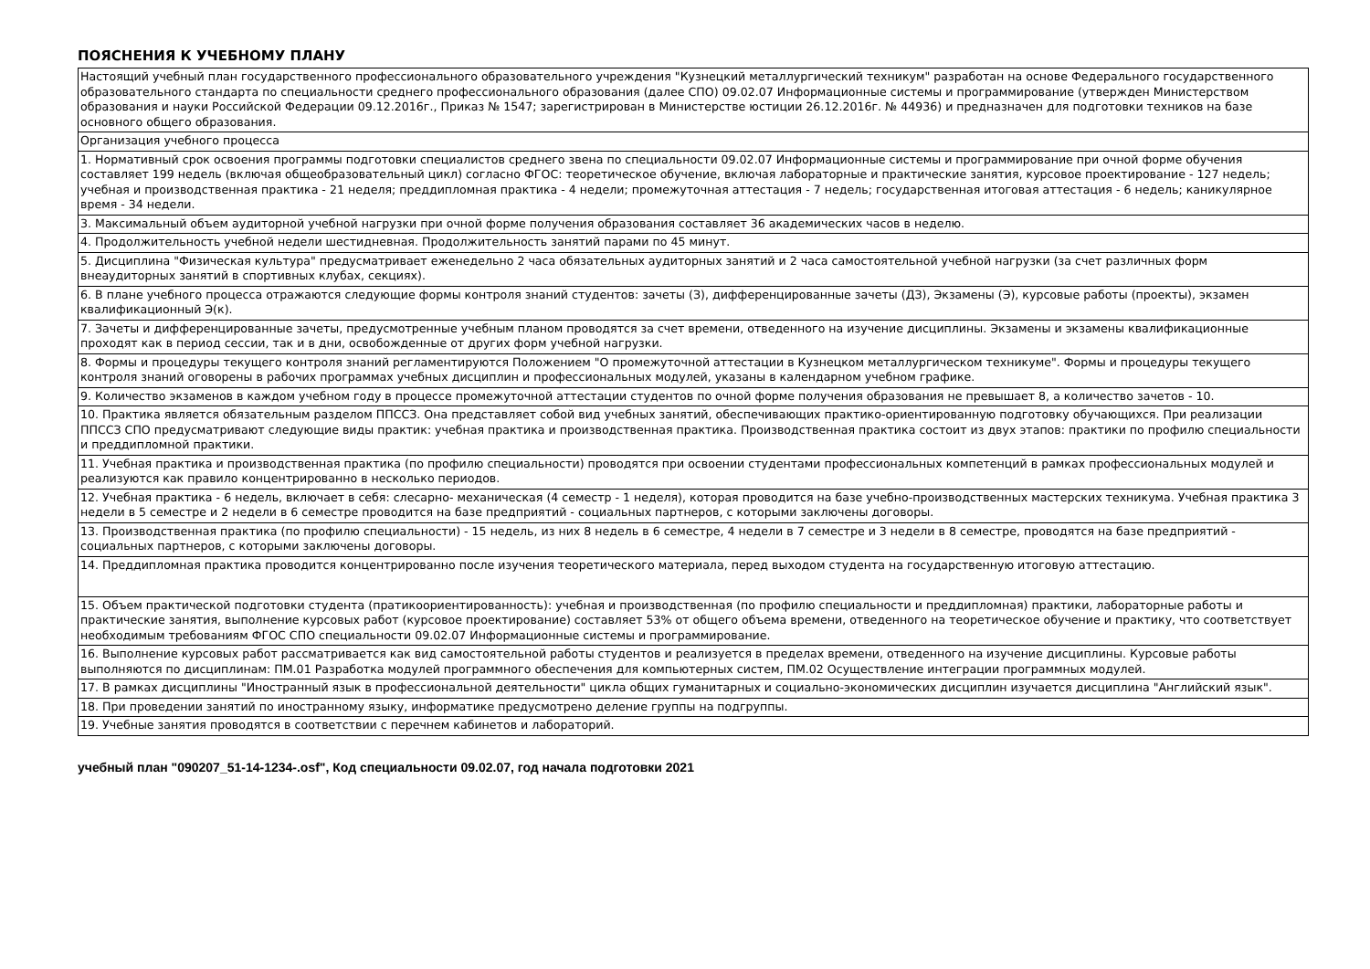ПОЯСНЕНИЯ К УЧЕБНОМУ ПЛАНУ
| Настоящий учебный план государственного профессионального образовательного учреждения "Кузнецкий металлургический техникум" разработан на основе Федерального государственного образовательного стандарта по специальности среднего профессионального образования (далее СПО) 09.02.07 Информационные системы и программирование (утвержден Министерством образования и науки Российской Федерации 09.12.2016г., Приказ № 1547; зарегистрирован в Министерстве юстиции 26.12.2016г. № 44936) и предназначен для подготовки техников на базе основного общего образования. |
| Организация учебного процесса |
| 1. Нормативный срок освоения программы подготовки специалистов среднего звена по специальности 09.02.07 Информационные системы и программирование при очной форме обучения составляет 199 недель (включая общеобразовательный цикл) согласно ФГОС: теоретическое обучение, включая лабораторные и практические занятия, курсовое проектирование - 127 недель; учебная и производственная практика - 21 неделя; преддипломная практика - 4 недели; промежуточная аттестация - 7 недель; государственная итоговая аттестация - 6 недель; каникулярное время - 34 недели. |
| 3. Максимальный объем аудиторной учебной нагрузки при очной форме получения образования составляет 36 академических часов в неделю. |
| 4. Продолжительность учебной недели шестидневная. Продолжительность занятий парами по 45 минут. |
| 5. Дисциплина "Физическая культура" предусматривает еженедельно 2 часа обязательных аудиторных занятий и 2 часа самостоятельной учебной нагрузки (за счет различных форм внеаудиторных занятий в спортивных клубах, секциях). |
| 6. В плане учебного процесса отражаются следующие формы контроля знаний студентов: зачеты (З), дифференцированные зачеты (ДЗ), Экзамены (Э), курсовые работы (проекты), экзамен квалификационный Э(к). |
| 7. Зачеты и дифференцированные зачеты, предусмотренные учебным планом проводятся за счет времени, отведенного на изучение дисциплины. Экзамены и экзамены квалификационные проходят как в период сессии, так и в дни, освобожденные от других форм учебной нагрузки. |
| 8. Формы и процедуры текущего контроля знаний регламентируются Положением "О промежуточной аттестации в Кузнецком металлургическом техникуме". Формы и процедуры текущего контроля знаний оговорены в рабочих программах учебных дисциплин и профессиональных модулей, указаны в календарном учебном графике. |
| 9. Количество экзаменов в каждом учебном году в процессе промежуточной аттестации студентов по очной форме получения образования не превышает 8, а количество зачетов - 10. |
| 10. Практика является обязательным разделом ППССЗ. Она представляет собой вид учебных занятий, обеспечивающих практико-ориентированную подготовку обучающихся. При реализации ППССЗ СПО предусматривают следующие виды практик: учебная практика и производственная практика. Производственная практика состоит из двух этапов: практики по профилю специальности и преддипломной практики. |
| 11. Учебная практика и производственная практика (по профилю специальности) проводятся при освоении студентами профессиональных компетенций в рамках профессиональных модулей и реализуются как правило концентрированно в несколько периодов. |
| 12. Учебная практика - 6 недель, включает в себя: слесарно- механическая (4 семестр - 1 неделя), которая проводится на базе учебно-производственных мастерских техникума. Учебная практика 3 недели в 5 семестре и 2 недели в 6 семестре проводится на базе предприятий - социальных партнеров, с которыми заключены договоры. |
| 13. Производственная практика (по профилю специальности) - 15 недель, из них 8 недель в 6 семестре, 4 недели в 7 семестре и 3 недели в 8 семестре, проводятся на базе предприятий - социальных партнеров, с которыми заключены договоры. |
| 14. Преддипломная практика проводится концентрированно после изучения теоретического материала, перед выходом студента на государственную итоговую аттестацию. |
| 15. Объем практической подготовки студента (пратикоориентированность): учебная и производственная (по профилю специальности и преддипломная) практики, лабораторные работы и практические занятия, выполнение курсовых работ (курсовое проектирование) составляет 53% от общего объема времени, отведенного на теоретическое обучение и практику, что соответствует необходимым требованиям ФГОС СПО специальности 09.02.07 Информационные системы и программирование. |
| 16. Выполнение курсовых работ рассматривается как вид самостоятельной работы студентов и реализуется в пределах времени, отведенного на изучение дисциплины. Курсовые работы выполняются по дисциплинам: ПМ.01 Разработка модулей программного обеспечения для компьютерных систем, ПМ.02 Осуществление интеграции программных модулей. |
| 17. В рамках дисциплины "Иностранный язык в профессиональной деятельности" цикла общих гуманитарных и социально-экономических дисциплин изучается дисциплина "Английский язык". |
| 18. При проведении занятий по иностранному языку, информатике предусмотрено деление группы на подгруппы. |
| 19. Учебные занятия проводятся в соответствии с перечнем кабинетов и лабораторий. |
учебный план "090207_51-14-1234-.osf", Код специальности 09.02.07, год начала подготовки 2021